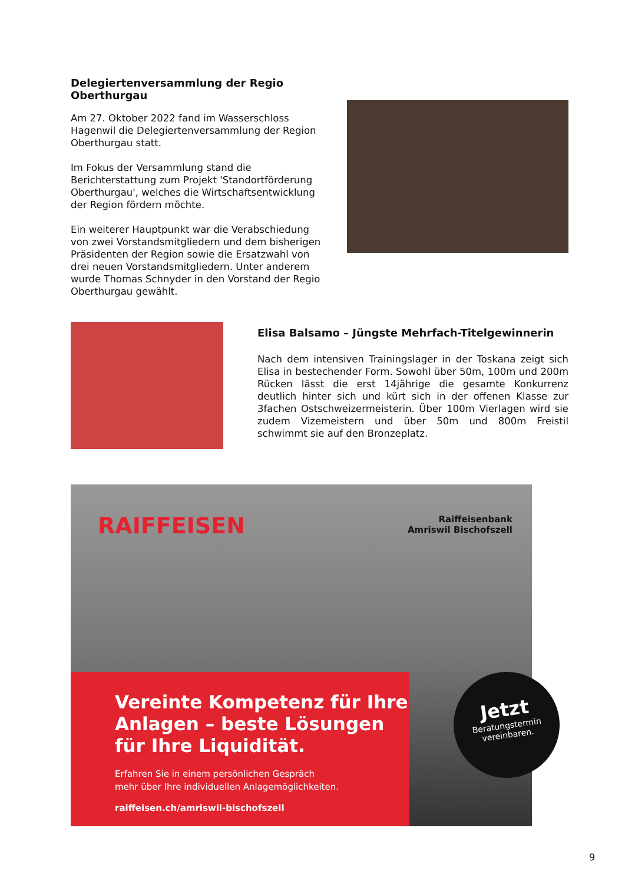Delegiertenversammlung der Regio Oberthurgau
Am 27. Oktober 2022 fand im Wasserschloss Hagenwil die Delegiertenversammlung der Region Oberthurgau statt.
Im Fokus der Versammlung stand die Berichterstattung zum Projekt 'Standortförderung Oberthurgau', welches die Wirtschaftsentwicklung der Region fördern möchte.
Ein weiterer Hauptpunkt war die Verabschiedung von zwei Vorstandsmitgliedern und dem bisherigen Präsidenten der Region sowie die Ersatzwahl von drei neuen Vorstandsmitgliedern. Unter anderem wurde Thomas Schnyder in den Vorstand der Regio Oberthurgau gewählt.
Elisa Balsamo – Jüngste Mehrfach-Titelgewinnerin
Nach dem intensiven Trainingslager in der Toskana zeigt sich Elisa in bestechender Form. Sowohl über 50m, 100m und 200m Rücken lässt die erst 14jährige die gesamte Konkurrenz deutlich hinter sich und kürt sich in der offenen Klasse zur 3fachen Ostschweizermeisterin. Über 100m Vierlagen wird sie zudem Vizemeistern und über 50m und 800m Freistil schwimmt sie auf den Bronzeplatz.
RAIFFEISEN
Raiffeisenbank
Amriswil Bischofszell
Vereinte Kompetenz für Ihre Anlagen – beste Lösungen für Ihre Liquidität.
Erfahren Sie in einem persönlichen Gespräch
mehr über Ihre individuellen Anlagemöglichkeiten.
raiffeisen.ch/amriswil-bischofszell
Jetzt
Beratungstermin
vereinbaren.
9